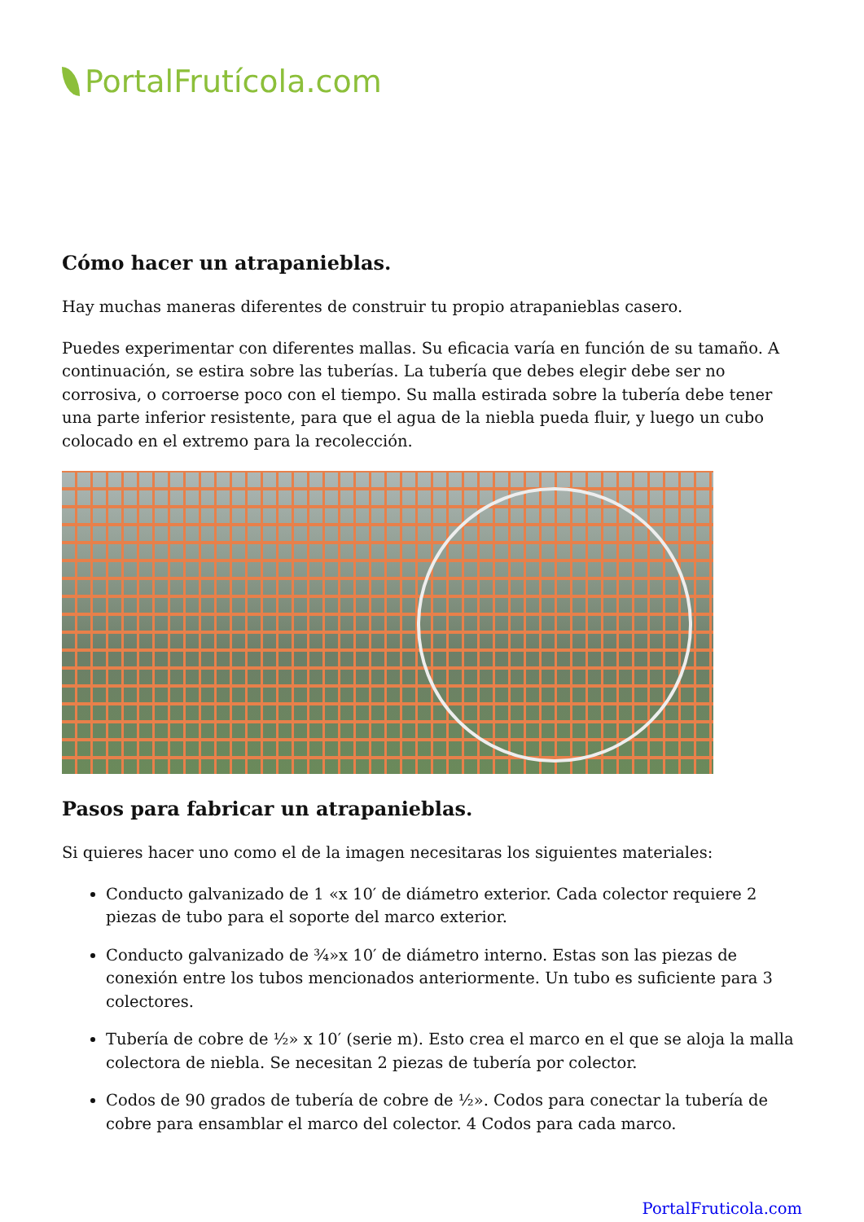PortalFrutícola.com
Cómo hacer un atrapanieblas.
Hay muchas maneras diferentes de construir tu propio atrapanieblas casero.
Puedes experimentar con diferentes mallas. Su eficacia varía en función de su tamaño. A continuación, se estira sobre las tuberías. La tubería que debes elegir debe ser no corrosiva, o corroerse poco con el tiempo. Su malla estirada sobre la tubería debe tener una parte inferior resistente, para que el agua de la niebla pueda fluir, y luego un cubo colocado en el extremo para la recolección.
Pasos para fabricar un atrapanieblas.
Si quieres hacer uno como el de la imagen necesitaras los siguientes materiales:
Conducto galvanizado de 1 «x 10′ de diámetro exterior. Cada colector requiere 2 piezas de tubo para el soporte del marco exterior.
Conducto galvanizado de ¾»x 10′ de diámetro interno. Estas son las piezas de conexión entre los tubos mencionados anteriormente. Un tubo es suficiente para 3 colectores.
Tubería de cobre de ½» x 10′ (serie m). Esto crea el marco en el que se aloja la malla colectora de niebla. Se necesitan 2 piezas de tubería por colector.
Codos de 90 grados de tubería de cobre de ½». Codos para conectar la tubería de cobre para ensamblar el marco del colector. 4 Codos para cada marco.
PortalFruticola.com